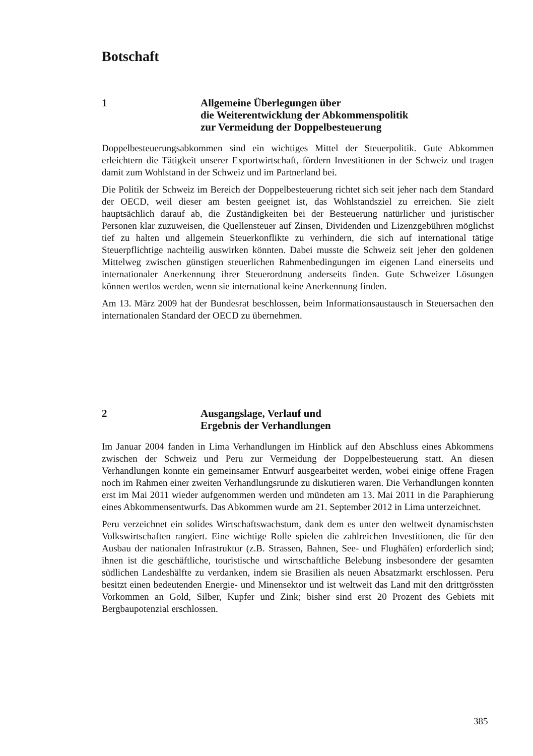Botschaft
1 Allgemeine Überlegungen über
die Weiterentwicklung der Abkommenspolitik
zur Vermeidung der Doppelbesteuerung
Doppelbesteuerungsabkommen sind ein wichtiges Mittel der Steuerpolitik. Gute Abkommen erleichtern die Tätigkeit unserer Exportwirtschaft, fördern Investitionen in der Schweiz und tragen damit zum Wohlstand in der Schweiz und im Partnerland bei.
Die Politik der Schweiz im Bereich der Doppelbesteuerung richtet sich seit jeher nach dem Standard der OECD, weil dieser am besten geeignet ist, das Wohlstandsziel zu erreichen. Sie zielt hauptsächlich darauf ab, die Zuständigkeiten bei der Besteuerung natürlicher und juristischer Personen klar zuzuweisen, die Quellensteuer auf Zinsen, Dividenden und Lizenzgebühren möglichst tief zu halten und allgemein Steuerkonflikte zu verhindern, die sich auf international tätige Steuerpflichtige nachteilig auswirken könnten. Dabei musste die Schweiz seit jeher den goldenen Mittelweg zwischen günstigen steuerlichen Rahmenbedingungen im eigenen Land einerseits und internationaler Anerkennung ihrer Steuerordnung anderseits finden. Gute Schweizer Lösungen können wertlos werden, wenn sie international keine Anerkennung finden.
Am 13. März 2009 hat der Bundesrat beschlossen, beim Informationsaustausch in Steuersachen den internationalen Standard der OECD zu übernehmen.
2 Ausgangslage, Verlauf und
Ergebnis der Verhandlungen
Im Januar 2004 fanden in Lima Verhandlungen im Hinblick auf den Abschluss eines Abkommens zwischen der Schweiz und Peru zur Vermeidung der Doppelbesteuerung statt. An diesen Verhandlungen konnte ein gemeinsamer Entwurf ausgearbeitet werden, wobei einige offene Fragen noch im Rahmen einer zweiten Verhandlungsrunde zu diskutieren waren. Die Verhandlungen konnten erst im Mai 2011 wieder aufgenommen werden und mündeten am 13. Mai 2011 in die Paraphierung eines Abkommensentwurfs. Das Abkommen wurde am 21. September 2012 in Lima unterzeichnet.
Peru verzeichnet ein solides Wirtschaftswachstum, dank dem es unter den weltweit dynamischsten Volkswirtschaften rangiert. Eine wichtige Rolle spielen die zahlreichen Investitionen, die für den Ausbau der nationalen Infrastruktur (z.B. Strassen, Bahnen, See- und Flughäfen) erforderlich sind; ihnen ist die geschäftliche, touristische und wirtschaftliche Belebung insbesondere der gesamten südlichen Landeshälfte zu verdanken, indem sie Brasilien als neuen Absatzmarkt erschlossen. Peru besitzt einen bedeutenden Energie- und Minensektor und ist weltweit das Land mit den drittgrössten Vorkommen an Gold, Silber, Kupfer und Zink; bisher sind erst 20 Prozent des Gebiets mit Bergbaupotenzial erschlossen.
385